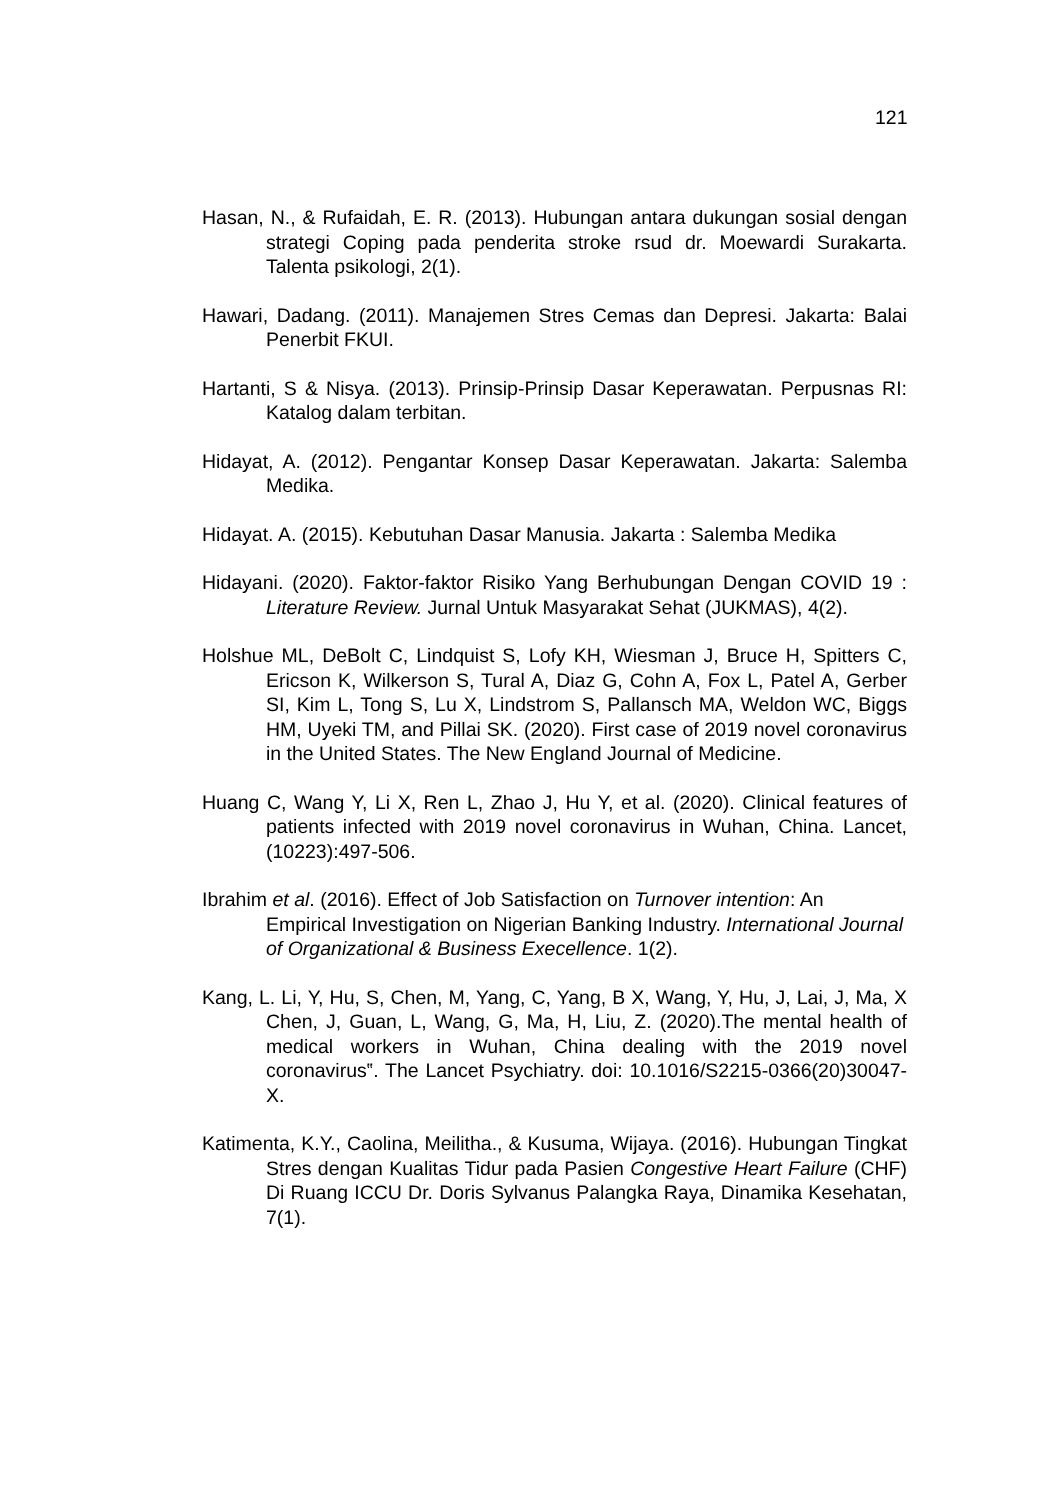121
Hasan, N., & Rufaidah, E. R. (2013). Hubungan antara dukungan sosial dengan strategi Coping pada penderita stroke rsud dr. Moewardi Surakarta. Talenta psikologi, 2(1).
Hawari, Dadang. (2011). Manajemen Stres Cemas dan Depresi. Jakarta: Balai Penerbit FKUI.
Hartanti, S & Nisya. (2013). Prinsip-Prinsip Dasar Keperawatan. Perpusnas RI: Katalog dalam terbitan.
Hidayat, A. (2012). Pengantar Konsep Dasar Keperawatan. Jakarta: Salemba Medika.
Hidayat. A. (2015). Kebutuhan Dasar Manusia. Jakarta : Salemba Medika
Hidayani. (2020). Faktor-faktor Risiko Yang Berhubungan Dengan COVID 19 : Literature Review. Jurnal Untuk Masyarakat Sehat (JUKMAS), 4(2).
Holshue ML, DeBolt C, Lindquist S, Lofy KH, Wiesman J, Bruce H, Spitters C, Ericson K, Wilkerson S, Tural A, Diaz G, Cohn A, Fox L, Patel A, Gerber SI, Kim L, Tong S, Lu X, Lindstrom S, Pallansch MA, Weldon WC, Biggs HM, Uyeki TM, and Pillai SK. (2020). First case of 2019 novel coronavirus in the United States. The New England Journal of Medicine.
Huang C, Wang Y, Li X, Ren L, Zhao J, Hu Y, et al. (2020). Clinical features of patients infected with 2019 novel coronavirus in Wuhan, China. Lancet, (10223):497-506.
Ibrahim et al. (2016). Effect of Job Satisfaction on Turnover intention: An Empirical Investigation on Nigerian Banking Industry. International Journal of Organizational & Business Execellence. 1(2).
Kang, L. Li, Y, Hu, S, Chen, M, Yang, C, Yang, B X, Wang, Y, Hu, J, Lai, J, Ma, X Chen, J, Guan, L, Wang, G, Ma, H, Liu, Z. (2020).The mental health of medical workers in Wuhan, China dealing with the 2019 novel coronavirus‟. The Lancet Psychiatry. doi: 10.1016/S2215-0366(20)30047-X.
Katimenta, K.Y., Caolina, Meilitha., & Kusuma, Wijaya. (2016). Hubungan Tingkat Stres dengan Kualitas Tidur pada Pasien Congestive Heart Failure (CHF) Di Ruang ICCU Dr. Doris Sylvanus Palangka Raya, Dinamika Kesehatan, 7(1).